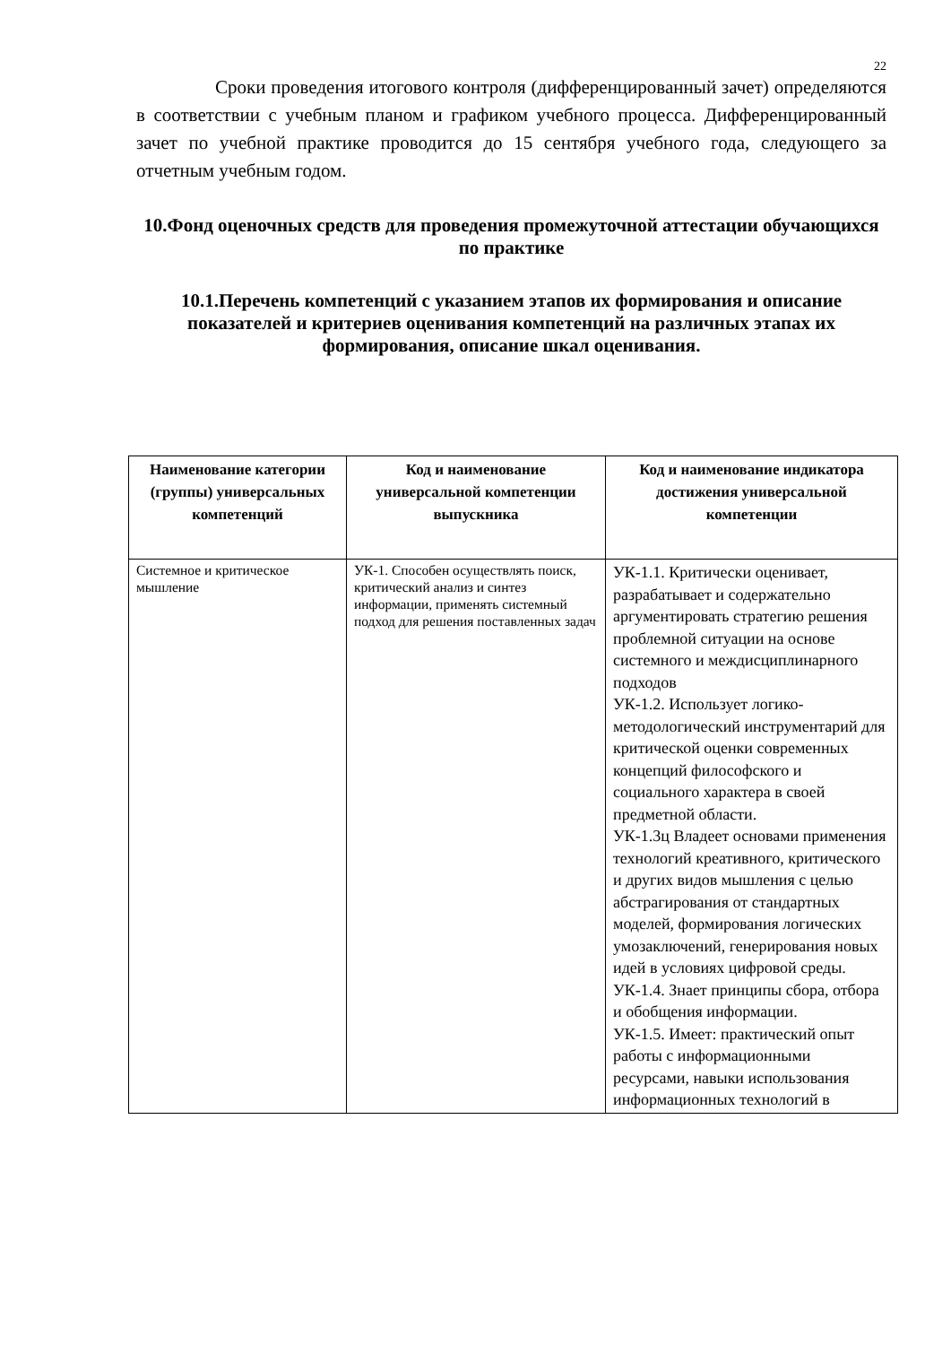22
Сроки проведения итогового контроля (дифференцированный зачет) определяются в соответствии с учебным планом и графиком учебного процесса. Дифференцированный зачет по учебной практике проводится до 15 сентября учебного года, следующего за отчетным учебным годом.
10.Фонд оценочных средств для проведения промежуточной аттестации обучающихся по практике
10.1.Перечень компетенций с указанием этапов их формирования и описание показателей и критериев оценивания компетенций на различных этапах их формирования, описание шкал оценивания.
| Наименование категории (группы) универсальных компетенций | Код и наименование универсальной компетенции выпускника | Код и наименование индикатора достижения универсальной компетенции |
| --- | --- | --- |
| Системное и критическое мышление | УК-1. Способен осуществлять поиск, критический анализ и синтез информации, применять системный подход для решения поставленных задач | УК-1.1. Критически оценивает, разрабатывает и содержательно аргументировать стратегию решения проблемной ситуации на основе системного и междисциплинарного подходов УК-1.2. Использует логико-методологический инструментарий для критической оценки современных концепций философского и социального характера в своей предметной области. УК-1.3ц Владеет основами применения технологий креативного, критического и других видов мышления с целью абстрагирования от стандартных моделей, формирования логических умозаключений, генерирования новых идей в условиях цифровой среды. УК-1.4. Знает принципы сбора, отбора и обобщения информации. УК-1.5. Имеет: практический опыт работы с информационными ресурсами, навыки использования информационных технологий в |